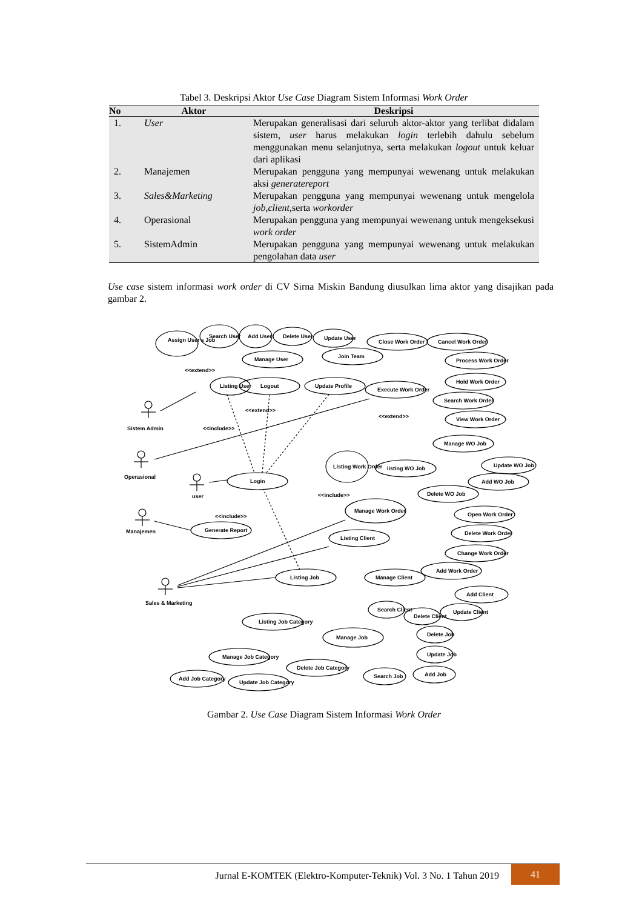Tabel 3. Deskripsi Aktor Use Case Diagram Sistem Informasi Work Order
| No | Aktor | Deskripsi |
| --- | --- | --- |
| 1. | User | Merupakan generalisasi dari seluruh aktor-aktor yang terlibat didalam sistem, user harus melakukan login terlebih dahulu sebelum menggunakan menu selanjutnya, serta melakukan logout untuk keluar dari aplikasi |
| 2. | Manajemen | Merupakan pengguna yang mempunyai wewenang untuk melakukan aksi generatereport |
| 3. | Sales&Marketing | Merupakan pengguna yang mempunyai wewenang untuk mengelola job,client, serta workorder |
| 4. | Operasional | Merupakan pengguna yang mempunyai wewenang untuk mengeksekusi work order |
| 5. | SistemAdmin | Merupakan pengguna yang mempunyai wewenang untuk melakukan pengolahan data user |
Use case sistem informasi work order di CV Sirna Miskin Bandung diusulkan lima aktor yang disajikan pada gambar 2.
Assign User's Job
Search User
Add User
Delete User
Update User
Manage User
Close Work Order
Cancel Work Order
Join Team
Process Work Order
Hold Work Order
Listing User
Logout
Update Profile
Execute Work Order
Search Work Order
View Work Order
Manage WO Job
Listing Work Order
listing WO Job
Update WO Job
Add WO Job
Delete WO Job
Login
Manage Work Order
Open Work Order
Delete Work Order
Change Work Order
Add Work Order
Generate Report
Listing Client
Manage Client
Listing Job
Add Client
Search Client
Delete Client
Update Client
Listing Job Category
Manage Job
Delete Job
Update Job
Add Job
Search Job
Manage Job Category
Delete Job Category
Add Job Category
Update Job Category
Sistem Admin
Operasional
user
Manajemen
Sales & Marketing
<<extend>>
<<include>>
<<extend>>
<<include>>
<<include>>
<<extend>>
Gambar 2. Use Case Diagram Sistem Informasi Work Order
Jurnal E-KOMTEK (Elektro-Komputer-Teknik) Vol. 3 No. 1 Tahun 2019
41